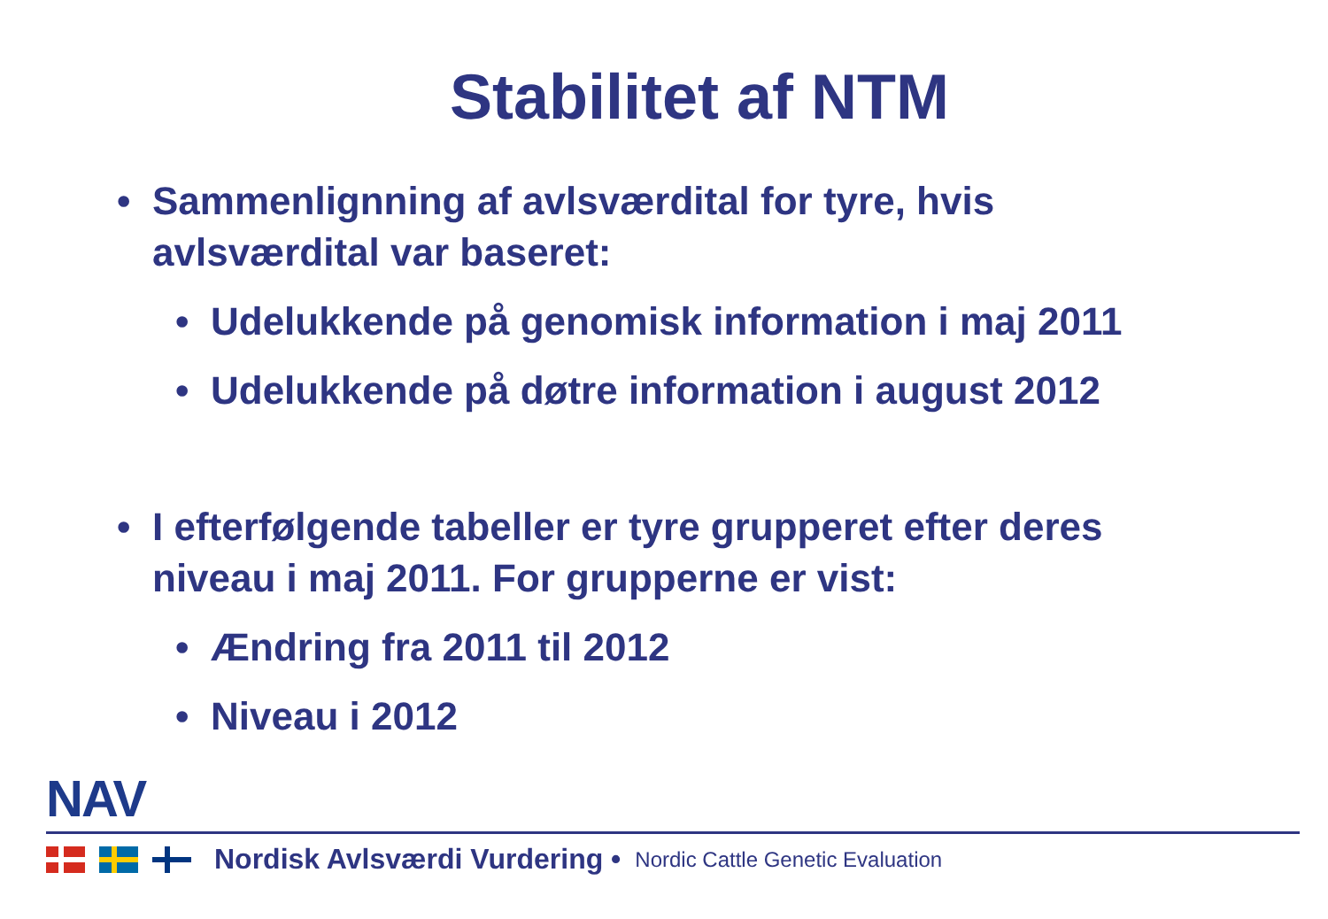Stabilitet af NTM
• Sammenlignning af avlsværdital for tyre, hvis avlsværdital var baseret:
• Udelukkende på genomisk information i maj 2011
• Udelukkende på døtre information i august 2012
• I efterfølgende tabeller er tyre grupperet efter deres niveau i maj 2011. For grupperne er vist:
• Ændring fra 2011 til 2012
• Niveau i 2012
NAV
Nordisk Avlsværdi Vurdering • Nordic Cattle Genetic Evaluation